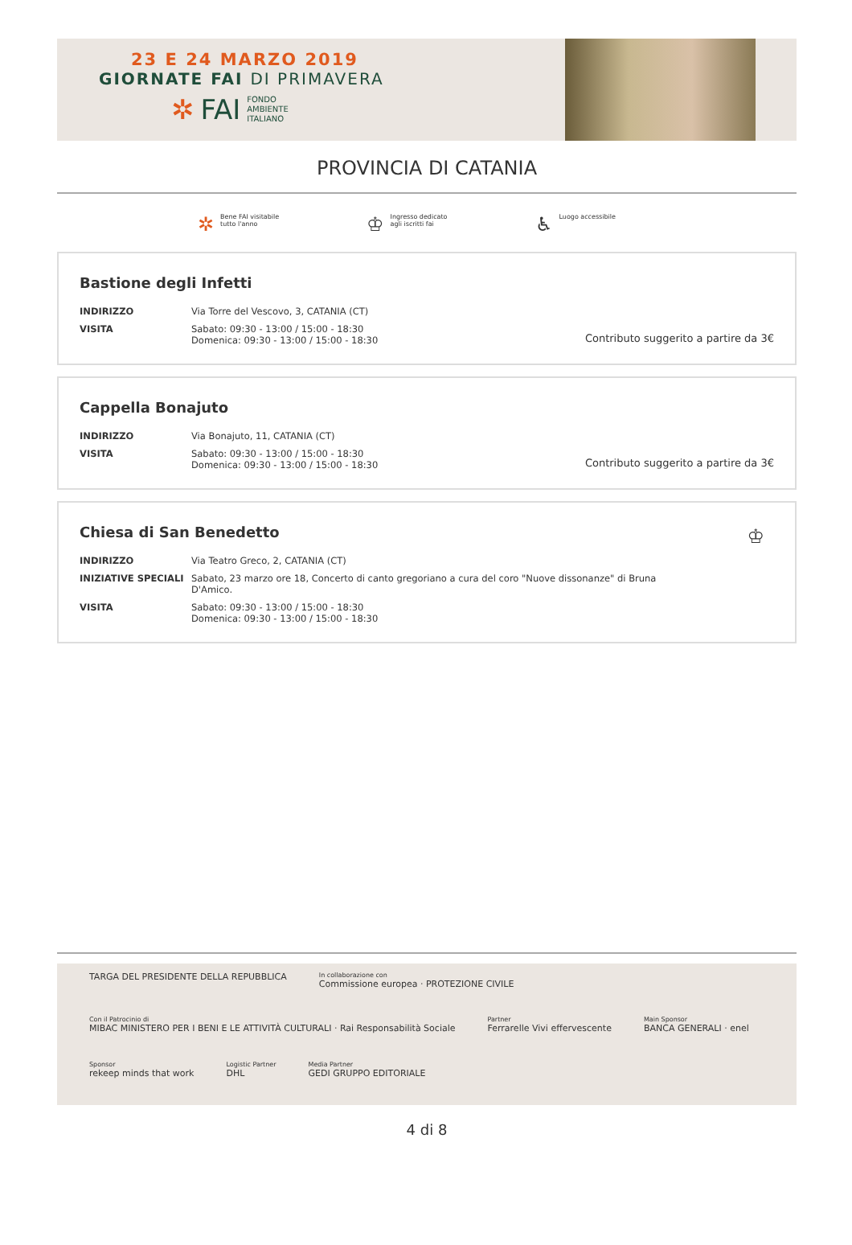23 E 24 MARZO 2019
GIORNATE FAI DI PRIMAVERA
✲ FAI FONDO
AMBIENTE
ITALIANO
PROVINCIA DI CATANIA
✲ Bene FAI visitabile
tutto l'anno
♔ Ingresso dedicato
agli iscritti fai
♿ Luogo accessibile
Bastione degli Infetti
| INDIRIZZO | Via Torre del Vescovo, 3, CATANIA (CT) |
| VISITA | Sabato: 09:30 - 13:00 / 15:00 - 18:30 Domenica: 09:30 - 13:00 / 15:00 - 18:30 |
Contributo suggerito a partire da 3€
Cappella Bonajuto
| INDIRIZZO | Via Bonajuto, 11, CATANIA (CT) |
| VISITA | Sabato: 09:30 - 13:00 / 15:00 - 18:30 Domenica: 09:30 - 13:00 / 15:00 - 18:30 |
Contributo suggerito a partire da 3€
Chiesa di San Benedetto
♔
| INDIRIZZO | Via Teatro Greco, 2, CATANIA (CT) |
| INIZIATIVE SPECIALI | Sabato, 23 marzo ore 18, Concerto di canto gregoriano a cura del coro "Nuove dissonanze" di Bruna D'Amico. |
| VISITA | Sabato: 09:30 - 13:00 / 15:00 - 18:30 Domenica: 09:30 - 13:00 / 15:00 - 18:30 |
TARGA DEL PRESIDENTE DELLA REPUBBLICA
In collaborazione con
Commissione europea · PROTEZIONE CIVILE
Con il Patrocinio di
MIBAC MINISTERO PER I BENI E LE ATTIVITÀ CULTURALI · Rai Responsabilità Sociale
Partner
Ferrarelle Vivi effervescente
Main Sponsor
BANCA GENERALI · enel
Sponsor
rekeep minds that work
Logistic Partner
DHL
Media Partner
GEDI GRUPPO EDITORIALE
4 di 8